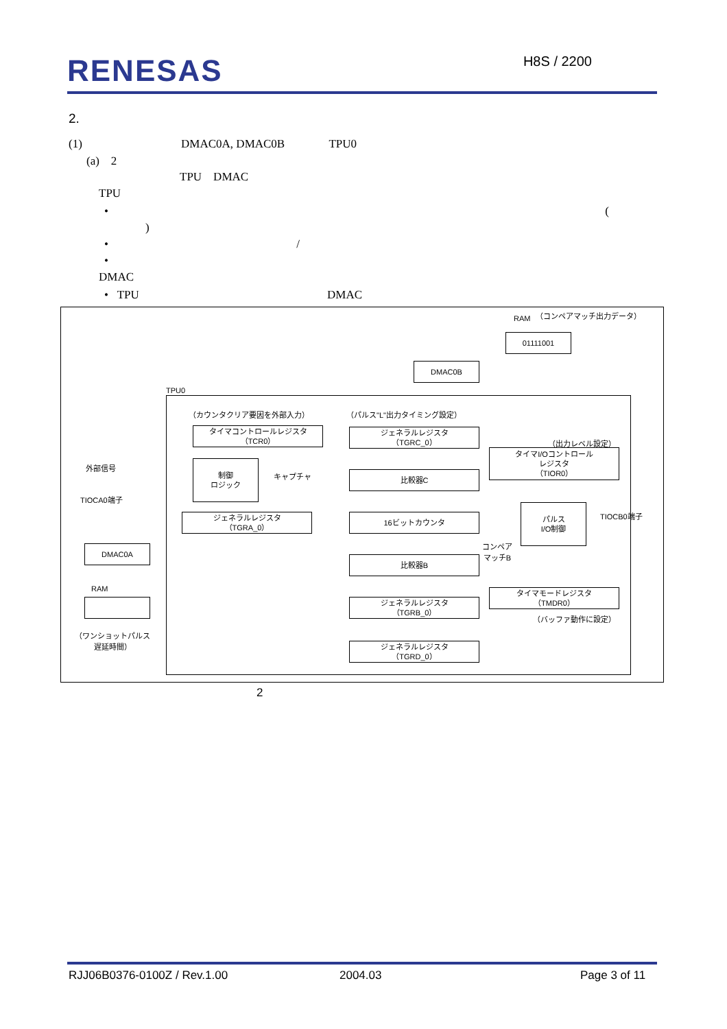RENESAS
H8S / 2200
2.
(1) DMAC0A, DMAC0B TPU0
(a) 2
TPU DMAC
TPU
• (
)
• /
•
DMAC
• TPU DMAC
RAM （コンペアマッチ出力データ）
01111001
DMAC0B
TPU0
（カウンタクリア要因を外部入力）
タイマコントロールレジスタ
（TCR0）
（パルス"L"出力タイミング設定）
ジェネラルレジスタ
（TGRC_0）
（出力レベル設定）
タイマI/Oコントロール
レジスタ
（TIOR0）
外部信号
制御
ロジック
キャプチャ 比較器C
TIOCA0端子
ジェネラルレジスタ
（TGRA_0）
16ビットカウンタ
パルス
I/O制御
TIOCB0端子
コンペア
マッチB
DMAC0A
比較器B
RAM
ジェネラルレジスタ
（TGRB_0）
タイマモードレジスタ
（TMDR0）
（バッファ動作に設定）
（ワンショットパルス
遅延時間）
ジェネラルレジスタ
（TGRD_0）
2
RJJ06B0376-0100Z / Rev.1.00 2004.03 Page 3 of 11